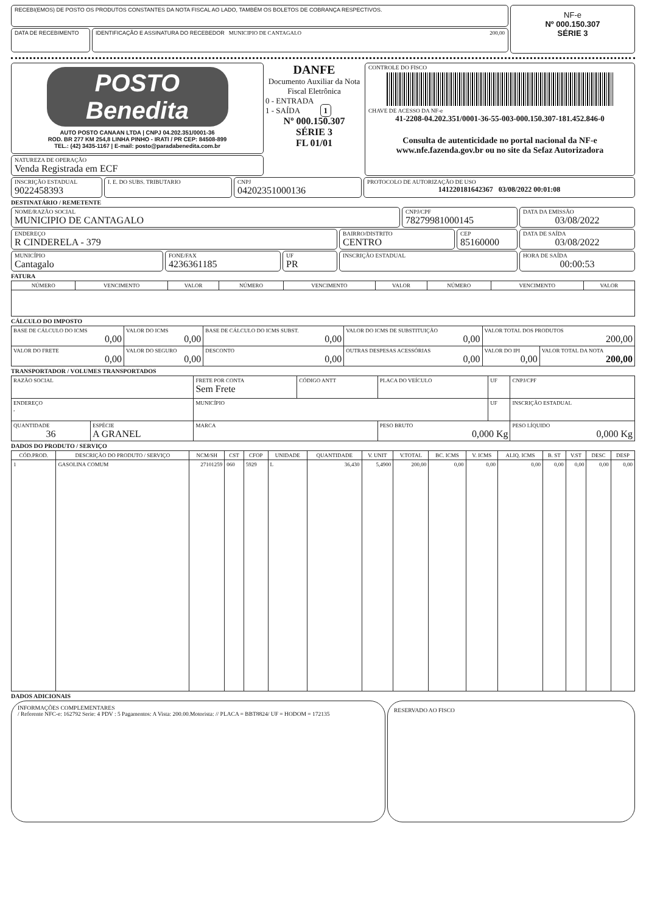RECEBI(EMOS) DE POSTO OS PRODUTOS CONSTANTES DA NOTA FISCAL AO LADO, TAMBÉM OS BOLETOS DE COBRANÇA RESPECTIVOS.
DATA DE RECEBIMENTO IDENTIFICAÇÃO E ASSINATURA DO RECEBEDOR MUNICIPIO DE CANTAGALO 200,00
NF-e
Nº 000.150.307
SÉRIE 3
POSTO
Benedita
AUTO POSTO CANAAN LTDA | CNPJ 04.202.351/0001-36
ROD. BR 277 KM 254,8 LINHA PINHO - IRATI / PR CEP: 84508-899
TEL.: (42) 3435-1167 | E-mail: posto@paradabenedita.com.br
NATUREZA DE OPERAÇÃO
Venda Registrada em ECF
DANFE
Documento Auxiliar da Nota Fiscal Eletrônica
0 - ENTRADA
1 - SAÍDA 1
Nº 000.150.307
SÉRIE 3
FL 01/01
CONTROLE DO FISCO
CHAVE DE ACESSO DA NF-e
41-2208-04.202.351/0001-36-55-003-000.150.307-181.452.846-0
Consulta de autenticidade no portal nacional da NF-e
www.nfe.fazenda.gov.br ou no site da Sefaz Autorizadora
INSCRIÇÃO ESTADUAL
9022458393
I. E. DO SUBS. TRIBUTARIO CNPJ
04202351000136
PROTOCOLO DE AUTORIZAÇÃO DE USO
141220181642367 03/08/2022 00:01:08
DESTINATÁRIO / REMETENTE
NOME/RAZÃO SOCIAL
MUNICIPIO DE CANTAGALO
CNPJ/CPF
78279981000145
DATA DA EMISSÃO
03/08/2022
ENDEREÇO
R CINDERELA - 379
BAIRRO/DISTRITO
CENTRO
CEP
85160000
DATA DE SAÍDA
03/08/2022
MUNICÍPIO
Cantagalo
FONE/FAX
4236361185
UF
PR
INSCRIÇÃO ESTADUAL HORA DE SAÍDA
00:00:53
FATURA
| NÚMERO | VENCIMENTO | VALOR | NÚMERO | VENCIMENTO | VALOR | NÚMERO | VENCIMENTO | VALOR |
| --- | --- | --- | --- | --- | --- | --- | --- | --- |
CÁLCULO DO IMPOSTO
| BASE DE CÁLCULO DO ICMS 0,00 | VALOR DO ICMS 0,00 | BASE DE CÁLCULO DO ICMS SUBST. 0,00 | VALOR DO ICMS DE SUBSTITUIÇÃO 0,00 | VALOR TOTAL DOS PRODUTOS 200,00 | |
| VALOR DO FRETE 0,00 | VALOR DO SEGURO 0,00 | DESCONTO 0,00 | OUTRAS DESPESAS ACESSÓRIAS 0,00 | VALOR DO IPI 0,00 | VALOR TOTAL DA NOTA 200,00 |
TRANSPORTADOR / VOLUMES TRANSPORTADOS
| RAZÃO SOCIAL | | FRETE POR CONTA Sem Frete | CÓDIGO ANTT | PLACA DO VEÍCULO | UF | CNPJ/CPF |
| ENDEREÇO , | | MUNICÍPIO | | | UF | INSCRIÇÃO ESTADUAL |
| QUANTIDADE 36 | ESPÉCIE A GRANEL | MARCA | | PESO BRUTO 0,000 Kg | | PESO LÍQUIDO 0,000 Kg |
DADOS DO PRODUTO / SERVIÇO
| CÓD.PROD. | DESCRIÇÃO DO PRODUTO / SERVIÇO | NCM/SH | CST | CFOP | UNIDADE | QUANTIDADE | V. UNIT | V.TOTAL | BC. ICMS | V. ICMS | ALIQ. ICMS | B. ST | V.ST | DESC | DESP |
| --- | --- | --- | --- | --- | --- | --- | --- | --- | --- | --- | --- | --- | --- | --- | --- |
| 1 | GASOLINA COMUM | 27101259 | 060 | 5929 | L | 36,430 | 5,4900 | 200,00 | 0,00 | 0,00 | 0,00 | 0,00 | 0,00 | 0,00 | 0,00 |
DADOS ADICIONAIS
INFORMAÇÕES COMPLEMENTARES
/ Referente NFC-e: 162792 Serie: 4 PDV : 5 Pagamentos: A Vista: 200.00.Motorista: // PLACA = BBT8824/ UF = HODOM = 172135
RESERVADO AO FISCO